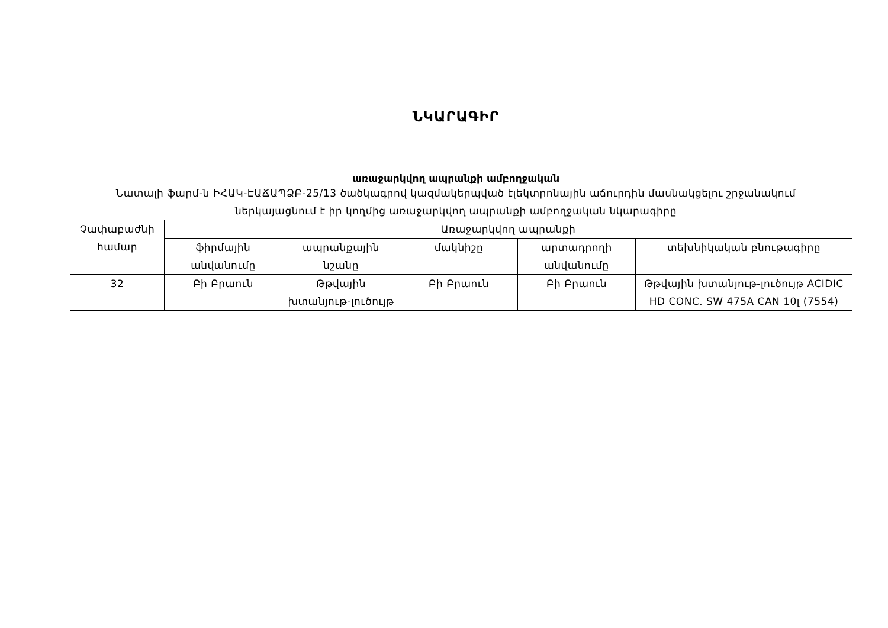ՆԿԱՐԱԳԻՐ
առաջարկվող ապրանքի ամբողջական
Նատալի ֆարմ-ն ԻՀԱԿ-ԷԱՃԱՊՁԲ-25/13 ծածկագրով կազմակերպված էլեկտրոնային աճուրդին մասնակցելու շրջանակում
ներկայացնում է իր կողմից առաջարկվող ապրանքի ամբողջական նկարագիրը
| Չափաբաժնի համար | Առաջարկվող ապրանքի | | | | |
| --- | --- | --- | --- | --- | --- |
| | ֆիրմային անվանումը | ապրանքային նշանը | մակնիշը | արտադրողի անվանումը | տեխնիկական բնութագիրը |
| 32 | Բի Բրաուն | Թթվային խտանյութ-լուծույթ | Բի Բրաուն | Բի Բրաուն | Թթվային խտանյութ-լուծույթ ACIDIC HD CONC. SW 475A CAN 10լ (7554) |